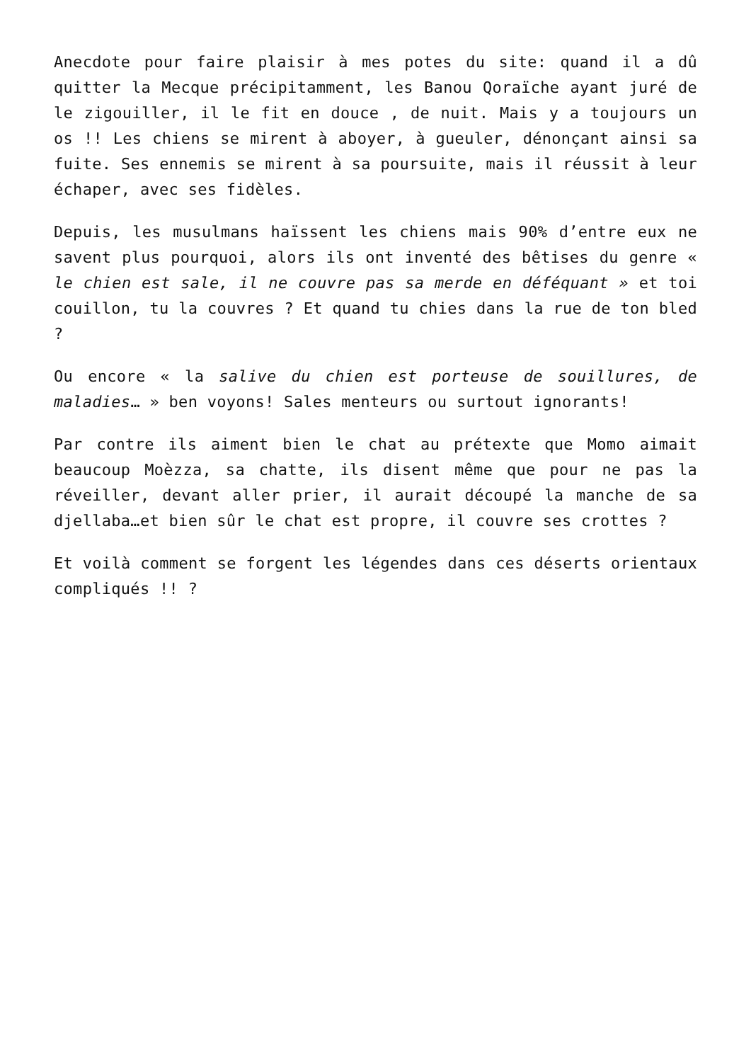Anecdote pour faire plaisir à mes potes du site: quand il a dû quitter la Mecque précipitamment, les Banou Qoraïche ayant juré de le zigouiller, il le fit en douce , de nuit. Mais y a toujours un os !! Les chiens se mirent à aboyer, à gueuler, dénonçant ainsi sa fuite. Ses ennemis se mirent à sa poursuite, mais il réussit à leur échaper, avec ses fidèles.
Depuis, les musulmans haïssent les chiens mais 90% d’entre eux ne savent plus pourquoi, alors ils ont inventé des bêtises du genre « le chien est sale, il ne couvre pas sa merde en déféquant » et toi couillon, tu la couvres ? Et quand tu chies dans la rue de ton bled ?
Ou encore « la salive du chien est porteuse de souillures, de maladies… » ben voyons! Sales menteurs ou surtout ignorants!
Par contre ils aiment bien le chat au prétexte que Momo aimait beaucoup Moèzza, sa chatte, ils disent même que pour ne pas la réveiller, devant aller prier, il aurait découpé la manche de sa djellaba…et bien sûr le chat est propre, il couvre ses crottes ?
Et voilà comment se forgent les légendes dans ces déserts orientaux compliqués !! ?